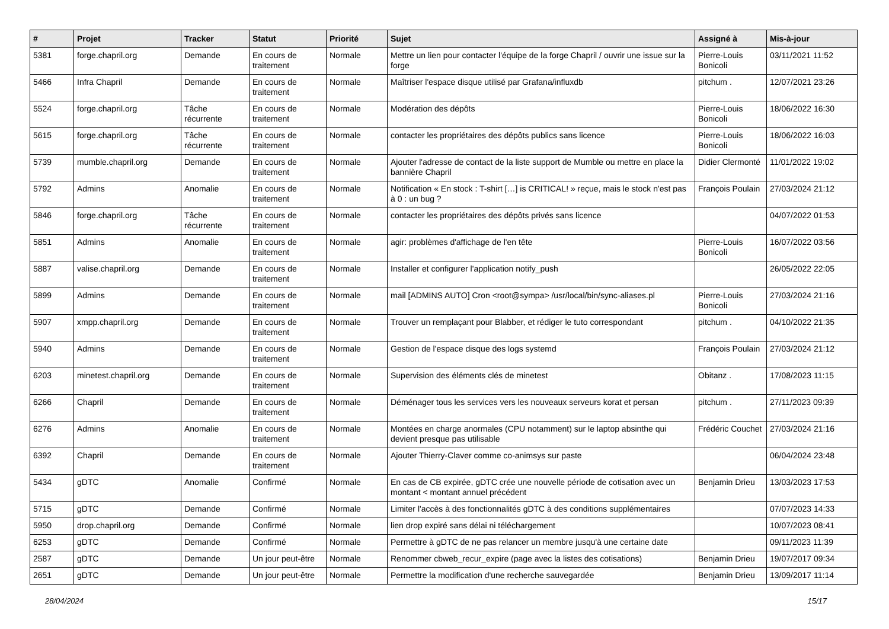| # | Projet | Tracker | Statut | Priorité | Sujet | Assigné à | Mis-à-jour |
| --- | --- | --- | --- | --- | --- | --- | --- |
| 5381 | forge.chapril.org | Demande | En cours de traitement | Normale | Mettre un lien pour contacter l'équipe de la forge Chapril / ouvrir une issue sur la forge | Pierre-Louis Bonicoli | 03/11/2021 11:52 |
| 5466 | Infra Chapril | Demande | En cours de traitement | Normale | Maîtriser l'espace disque utilisé par Grafana/influxdb | pitchum . | 12/07/2021 23:26 |
| 5524 | forge.chapril.org | Tâche récurrente | En cours de traitement | Normale | Modération des dépôts | Pierre-Louis Bonicoli | 18/06/2022 16:30 |
| 5615 | forge.chapril.org | Tâche récurrente | En cours de traitement | Normale | contacter les propriétaires des dépôts publics sans licence | Pierre-Louis Bonicoli | 18/06/2022 16:03 |
| 5739 | mumble.chapril.org | Demande | En cours de traitement | Normale | Ajouter l'adresse de contact de la liste support de Mumble ou mettre en place la bannière Chapril | Didier Clermonté | 11/01/2022 19:02 |
| 5792 | Admins | Anomalie | En cours de traitement | Normale | Notification « En stock : T-shirt […] is CRITICAL! » reçue, mais le stock n'est pas à 0 : un bug ? | François Poulain | 27/03/2024 21:12 |
| 5846 | forge.chapril.org | Tâche récurrente | En cours de traitement | Normale | contacter les propriétaires des dépôts privés sans licence | | 04/07/2022 01:53 |
| 5851 | Admins | Anomalie | En cours de traitement | Normale | agir: problèmes d'affichage de l'en tête | Pierre-Louis Bonicoli | 16/07/2022 03:56 |
| 5887 | valise.chapril.org | Demande | En cours de traitement | Normale | Installer et configurer l'application notify_push | | 26/05/2022 22:05 |
| 5899 | Admins | Demande | En cours de traitement | Normale | mail [ADMINS AUTO] Cron <root@sympa> /usr/local/bin/sync-aliases.pl | Pierre-Louis Bonicoli | 27/03/2024 21:16 |
| 5907 | xmpp.chapril.org | Demande | En cours de traitement | Normale | Trouver un remplaçant pour Blabber, et rédiger le tuto correspondant | pitchum . | 04/10/2022 21:35 |
| 5940 | Admins | Demande | En cours de traitement | Normale | Gestion de l'espace disque des logs systemd | François Poulain | 27/03/2024 21:12 |
| 6203 | minetest.chapril.org | Demande | En cours de traitement | Normale | Supervision des éléments clés de minetest | Obitanz . | 17/08/2023 11:15 |
| 6266 | Chapril | Demande | En cours de traitement | Normale | Déménager tous les services vers les nouveaux serveurs korat et persan | pitchum . | 27/11/2023 09:39 |
| 6276 | Admins | Anomalie | En cours de traitement | Normale | Montées en charge anormales (CPU notamment) sur le laptop absinthe qui devient presque pas utilisable | Frédéric Couchet | 27/03/2024 21:16 |
| 6392 | Chapril | Demande | En cours de traitement | Normale | Ajouter Thierry-Claver comme co-animsys sur paste | | 06/04/2024 23:48 |
| 5434 | gDTC | Anomalie | Confirmé | Normale | En cas de CB expirée, gDTC crée une nouvelle période de cotisation avec un montant < montant annuel précédent | Benjamin Drieu | 13/03/2023 17:53 |
| 5715 | gDTC | Demande | Confirmé | Normale | Limiter l'accès à des fonctionnalités gDTC à des conditions supplémentaires | | 07/07/2023 14:33 |
| 5950 | drop.chapril.org | Demande | Confirmé | Normale | lien drop expiré sans délai ni téléchargement | | 10/07/2023 08:41 |
| 6253 | gDTC | Demande | Confirmé | Normale | Permettre à gDTC de ne pas relancer un membre jusqu'à une certaine date | | 09/11/2023 11:39 |
| 2587 | gDTC | Demande | Un jour peut-être | Normale | Renommer cbweb_recur_expire (page avec la listes des cotisations) | Benjamin Drieu | 19/07/2017 09:34 |
| 2651 | gDTC | Demande | Un jour peut-être | Normale | Permettre la modification d'une recherche sauvegardée | Benjamin Drieu | 13/09/2017 11:14 |
28/04/2024 15/17